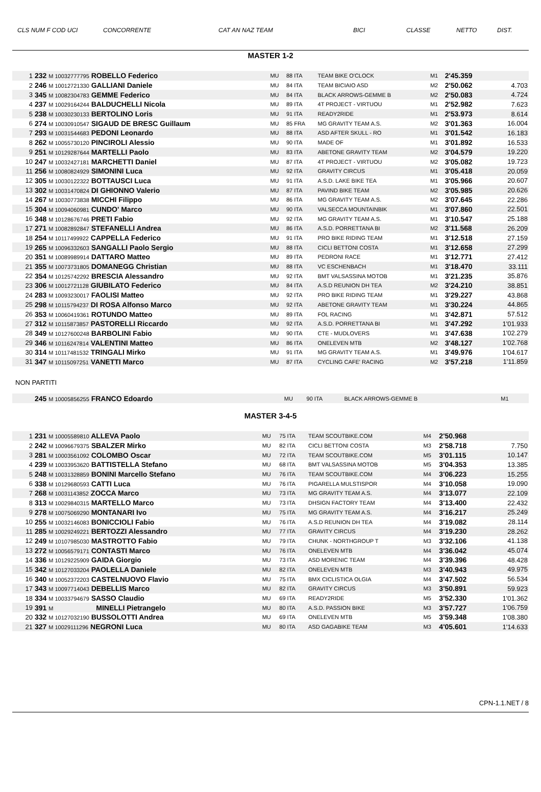CLS NUM F COD UCI CONCORRENTE CAT AN NAZ TEAM BICI CLASSE NETTO DIST.
MASTER 1-2
| 1 | 232 M 10032777795 ROBELLO Federico | MU | 88 ITA | TEAM BIKE O'CLOCK | M1 | 2'45.359 | |
| 2 | 246 M 10012721330 GALLIANI Daniele | MU | 84 ITA | TEAM BICIAIO ASD | M2 | 2'50.062 | 4.703 |
| 3 | 345 M 10082304783 GEMME Federico | MU | 84 ITA | BLACK ARROWS-GEMME B | M2 | 2'50.083 | 4.724 |
| 4 | 237 M 10029164244 BALDUCHELLI Nicola | MU | 89 ITA | 4T PROJECT - VIRTUOU | M1 | 2'52.982 | 7.623 |
| 5 | 238 M 10030230133 BERTOLINO Loris | MU | 91 ITA | READY2RIDE | M1 | 2'53.973 | 8.614 |
| 6 | 274 M 10030910547 SIGAUD DE BRESC Guillaum | MU | 85 FRA | MG GRAVITY TEAM A.S. | M2 | 3'01.363 | 16.004 |
| 7 | 293 M 10031544683 PEDONI Leonardo | MU | 88 ITA | ASD AFTER SKULL - RO | M1 | 3'01.542 | 16.183 |
| 8 | 262 M 10055730120 PINCIROLI Alessio | MU | 90 ITA | MADE OF | M1 | 3'01.892 | 16.533 |
| 9 | 251 M 10129287644 MARTELLI Paolo | MU | 83 ITA | ABETONE GRAVITY TEAM | M2 | 3'04.579 | 19.220 |
| 10 | 247 M 10032427181 MARCHETTI Daniel | MU | 87 ITA | 4T PROJECT - VIRTUOU | M2 | 3'05.082 | 19.723 |
| 11 | 256 M 10080824929 SIMONINI Luca | MU | 92 ITA | GRAVITY CIRCUS | M1 | 3'05.418 | 20.059 |
| 12 | 305 M 10030122322 BOTTAUSCI Luca | MU | 91 ITA | A.S.D. LAKE BIKE TEA | M1 | 3'05.966 | 20.607 |
| 13 | 302 M 10031470824 DI GHIONNO Valerio | MU | 87 ITA | PAVIND BIKE TEAM | M2 | 3'05.985 | 20.626 |
| 14 | 267 M 10030773838 MICCHI Filippo | MU | 86 ITA | MG GRAVITY TEAM A.S. | M2 | 3'07.645 | 22.286 |
| 15 | 304 M 10094060981 CUNDO' Marco | MU | 90 ITA | VALSECCA MOUNTAINBIK | M1 | 3'07.860 | 22.501 |
| 16 | 348 M 10128676746 PRETI Fabio | MU | 92 ITA | MG GRAVITY TEAM A.S. | M1 | 3'10.547 | 25.188 |
| 17 | 271 M 10082892847 STEFANELLI Andrea | MU | 86 ITA | A.S.D. PORRETTANA BI | M2 | 3'11.568 | 26.209 |
| 18 | 254 M 10117499922 CAPPELLA Federico | MU | 91 ITA | PRO BIKE RIDING TEAM | M1 | 3'12.518 | 27.159 |
| 19 | 265 M 10096332603 SANGALLI Paolo Sergio | MU | 88 ITA | CICLI BETTONI COSTA | M1 | 3'12.658 | 27.299 |
| 20 | 351 M 10089989914 DATTARO Matteo | MU | 89 ITA | PEDRONI RACE | M1 | 3'12.771 | 27.412 |
| 21 | 355 M 10073731805 DOMANEGG Christian | MU | 88 ITA | VC ESCHENBACH | M1 | 3'18.470 | 33.111 |
| 22 | 354 M 10125742292 BRESCIA Alessandro | MU | 92 ITA | BMT VALSASSINA MOTOB | M1 | 3'21.235 | 35.876 |
| 23 | 306 M 10012721128 GIUBILATO Federico | MU | 84 ITA | A.S.D REUNION DH TEA | M2 | 3'24.210 | 38.851 |
| 24 | 283 M 10093230017 FAOLISI Matteo | MU | 92 ITA | PRO BIKE RIDING TEAM | M1 | 3'29.227 | 43.868 |
| 25 | 298 M 10115794237 DI ROSA Alfonso Marco | MU | 92 ITA | ABETONE GRAVITY TEAM | M1 | 3'30.224 | 44.865 |
| 26 | 353 M 10060419361 ROTUNDO Matteo | MU | 89 ITA | FOL RACING | M1 | 3'42.871 | 57.512 |
| 27 | 312 M 10115873857 PASTORELLI Riccardo | MU | 92 ITA | A.S.D. PORRETTANA BI | M1 | 3'47.292 | 1'01.933 |
| 28 | 349 M 10127600248 BARBOLINI Fabio | MU | 90 ITA | CTE - MUDLOVERS | M1 | 3'47.638 | 1'02.279 |
| 29 | 346 M 10116247814 VALENTINI Matteo | MU | 86 ITA | ONELEVEN MTB | M2 | 3'48.127 | 1'02.768 |
| 30 | 314 M 10117481532 TRINGALI Mirko | MU | 91 ITA | MG GRAVITY TEAM A.S. | M1 | 3'49.976 | 1'04.617 |
| 31 | 347 M 10115097251 VANETTI Marco | MU | 87 ITA | CYCLING CAFE' RACING | M2 | 3'57.218 | 1'11.859 |
NON PARTITI
| | 245 M 10005856255 FRANCO Edoardo | MU | 90 ITA | BLACK ARROWS-GEMME B | M1 | | |
MASTER 3-4-5
| 1 | 231 M 10005589810 ALLEVA Paolo | MU | 75 ITA | TEAM SCOUTBIKE.COM | M4 | 2'50.968 | |
| 2 | 242 M 10096679375 SBALZER Mirko | MU | 82 ITA | CICLI BETTONI COSTA | M3 | 2'58.718 | 7.750 |
| 3 | 281 M 10003561092 COLOMBO Oscar | MU | 72 ITA | TEAM SCOUTBIKE.COM | M5 | 3'01.115 | 10.147 |
| 4 | 239 M 10033953620 BATTISTELLA Stefano | MU | 68 ITA | BMT VALSASSINA MOTOB | M5 | 3'04.353 | 13.385 |
| 5 | 248 M 10031328859 BONINI Marcello Stefano | MU | 76 ITA | TEAM SCOUTBIKE.COM | M4 | 3'06.223 | 15.255 |
| 6 | 338 M 10129680593 CATTI Luca | MU | 76 ITA | PIGARELLA MULSTISPOR | M4 | 3'10.058 | 19.090 |
| 7 | 268 M 10031143852 ZOCCA Marco | MU | 73 ITA | MG GRAVITY TEAM A.S. | M4 | 3'13.077 | 22.109 |
| 8 | 313 M 10029840315 MARTELLO Marco | MU | 73 ITA | DHSIGN FACTORY TEAM | M4 | 3'13.400 | 22.432 |
| 9 | 278 M 10075069290 MONTANARI Ivo | MU | 75 ITA | MG GRAVITY TEAM A.S. | M4 | 3'16.217 | 25.249 |
| 10 | 255 M 10032146083 BONICCIOLI Fabio | MU | 76 ITA | A.S.D REUNION DH TEA | M4 | 3'19.082 | 28.114 |
| 11 | 285 M 10029249221 BERTOZZI Alessandro | MU | 77 ITA | GRAVITY CIRCUS | M4 | 3'19.230 | 28.262 |
| 12 | 249 M 10107985030 MASTROTTO Fabio | MU | 79 ITA | CHUNK - NORTHGROUP T | M3 | 3'32.106 | 41.138 |
| 13 | 272 M 10056579171 CONTASTI Marco | MU | 76 ITA | ONELEVEN MTB | M4 | 3'36.042 | 45.074 |
| 14 | 336 M 10129225909 GAIDA Giorgio | MU | 73 ITA | ASD MORENIC TEAM | M4 | 3'39.396 | 48.428 |
| 15 | 342 M 10127033204 PAOLELLA Daniele | MU | 82 ITA | ONELEVEN MTB | M3 | 3'40.943 | 49.975 |
| 16 | 340 M 10052372203 CASTELNUOVO Flavio | MU | 75 ITA | BMX CICLISTICA OLGIA | M4 | 3'47.502 | 56.534 |
| 17 | 343 M 10097714043 DEBELLIS Marco | MU | 82 ITA | GRAVITY CIRCUS | M3 | 3'50.891 | 59.923 |
| 18 | 334 M 10033794679 SASSO Claudio | MU | 69 ITA | READY2RIDE | M5 | 3'52.330 | 1'01.362 |
| 19 | 391 M MINELLI Pietrangelo | MU | 80 ITA | A.S.D. PASSION BIKE | M3 | 3'57.727 | 1'06.759 |
| 20 | 332 M 10127032190 BUSSOLOTTI Andrea | MU | 69 ITA | ONELEVEN MTB | M5 | 3'59.348 | 1'08.380 |
| 21 | 327 M 10029111296 NEGRONI Luca | MU | 80 ITA | ASD GAGABIKE TEAM | M3 | 4'05.601 | 1'14.633 |
CPN-1.1.NET / 8